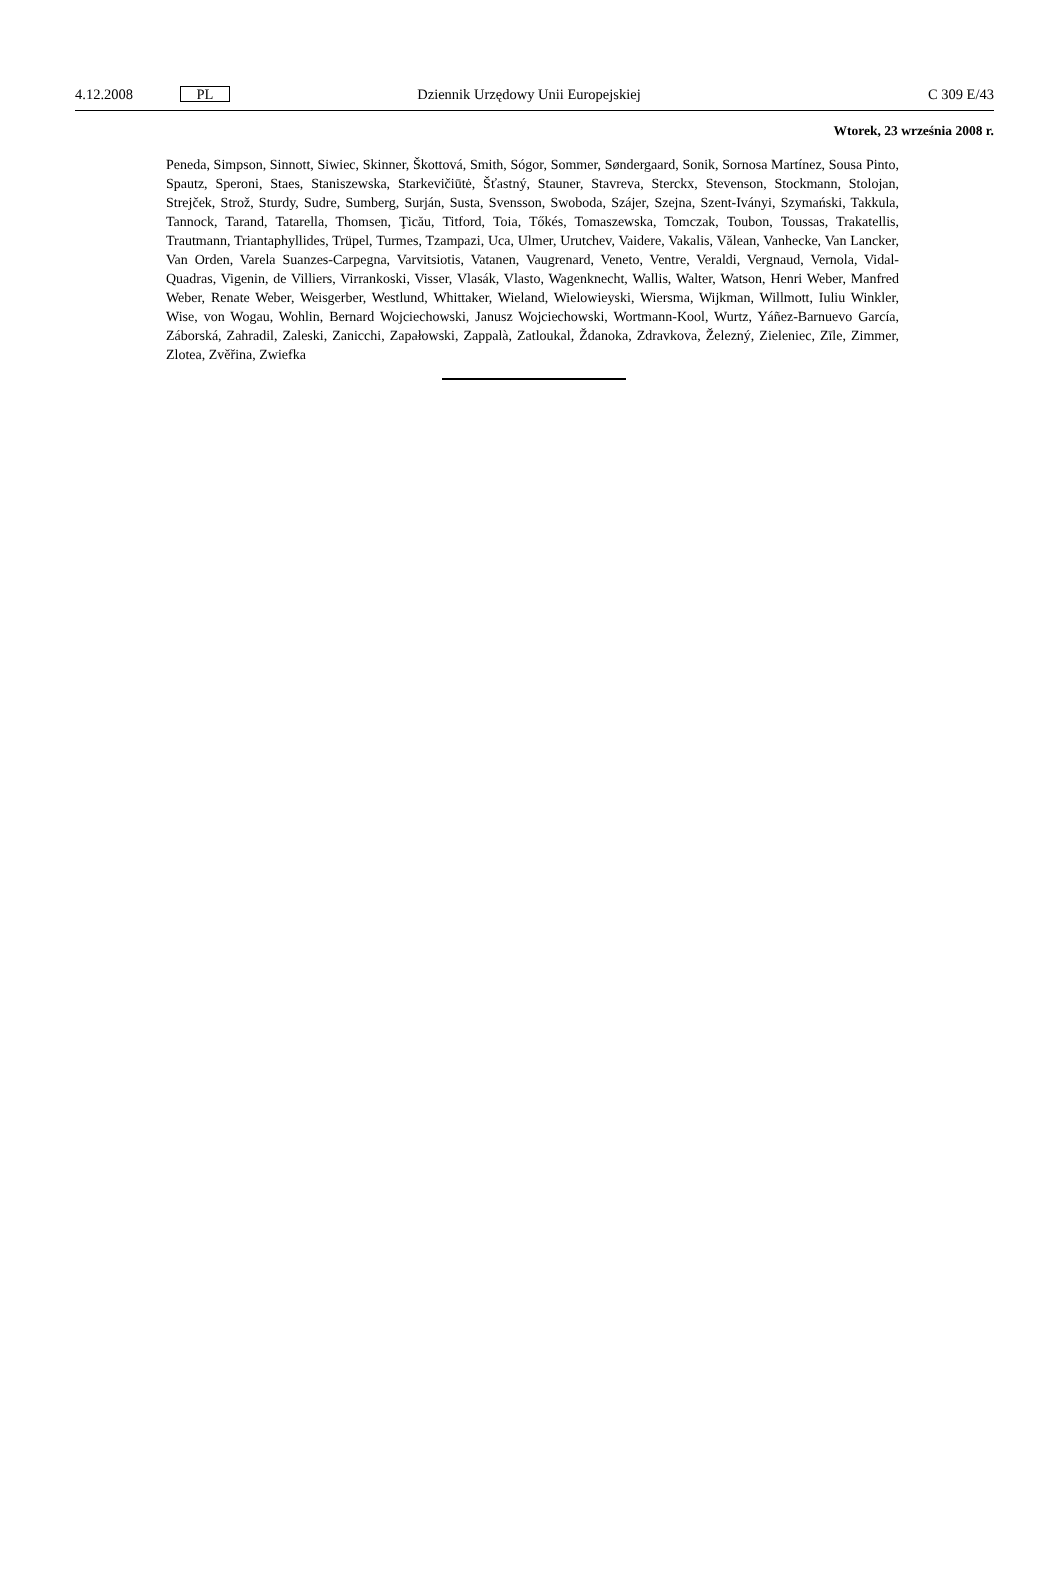4.12.2008
PL
Dziennik Urzędowy Unii Europejskiej
C 309 E/43
Wtorek, 23 września 2008 r.
Peneda, Simpson, Sinnott, Siwiec, Skinner, Škottová, Smith, Sógor, Sommer, Søndergaard, Sonik, Sornosa Martínez, Sousa Pinto, Spautz, Speroni, Staes, Staniszewska, Starkevičiūtė, Šťastný, Stauner, Stavreva, Sterckx, Stevenson, Stockmann, Stolojan, Strejček, Strož, Sturdy, Sudre, Sumberg, Surján, Susta, Svensson, Swoboda, Szájer, Szejna, Szent-Iványi, Szymański, Takkula, Tannock, Tarand, Tatarella, Thomsen, Ţicău, Titford, Toia, Tőkés, Tomaszewska, Tomczak, Toubon, Toussas, Trakatellis, Trautmann, Triantaphyllides, Trüpel, Turmes, Tzampazi, Uca, Ulmer, Urutchev, Vaidere, Vakalis, Vălean, Vanhecke, Van Lancker, Van Orden, Varela Suanzes-Carpegna, Varvitsiotis, Vatanen, Vaugrenard, Veneto, Ventre, Veraldi, Vergnaud, Vernola, Vidal-Quadras, Vigenin, de Villiers, Virrankoski, Visser, Vlasák, Vlasto, Wagenknecht, Wallis, Walter, Watson, Henri Weber, Manfred Weber, Renate Weber, Weisgerber, Westlund, Whittaker, Wieland, Wielowieyski, Wiersma, Wijkman, Willmott, Iuliu Winkler, Wise, von Wogau, Wohlin, Bernard Wojciechowski, Janusz Wojciechowski, Wortmann-Kool, Wurtz, Yáñez-Barnuevo García, Záborská, Zahradil, Zaleski, Zanicchi, Zapałowski, Zappalà, Zatloukal, Ždanoka, Zdravkova, Železný, Zieleniec, Zīle, Zimmer, Zlotea, Zvěřina, Zwiefka